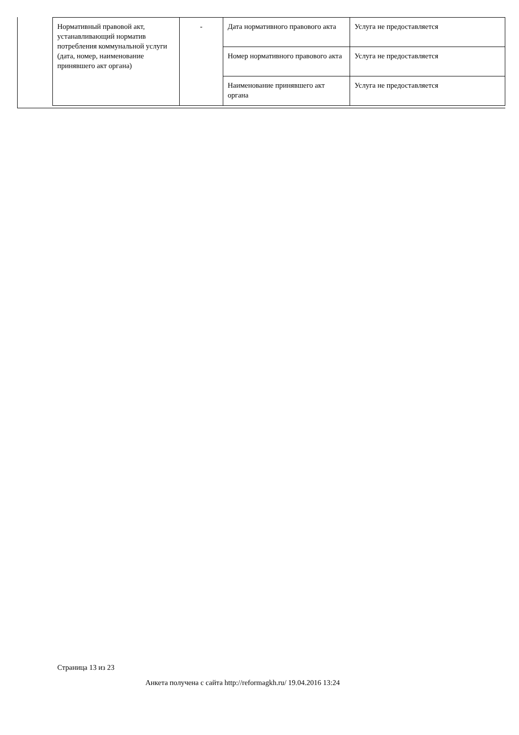| Нормативный правовой акт, устанавливающий норматив потребления коммунальной услуги (дата, номер, наименование принявшего акт органа) | - | Дата нормативного правового акта | Услуга не предоставляется |
| | | Номер нормативного правового акта | Услуга не предоставляется |
| | | Наименование принявшего акт органа | Услуга не предоставляется |
Страница 13 из 23
Анкета получена с сайта http://reformagkh.ru/ 19.04.2016 13:24